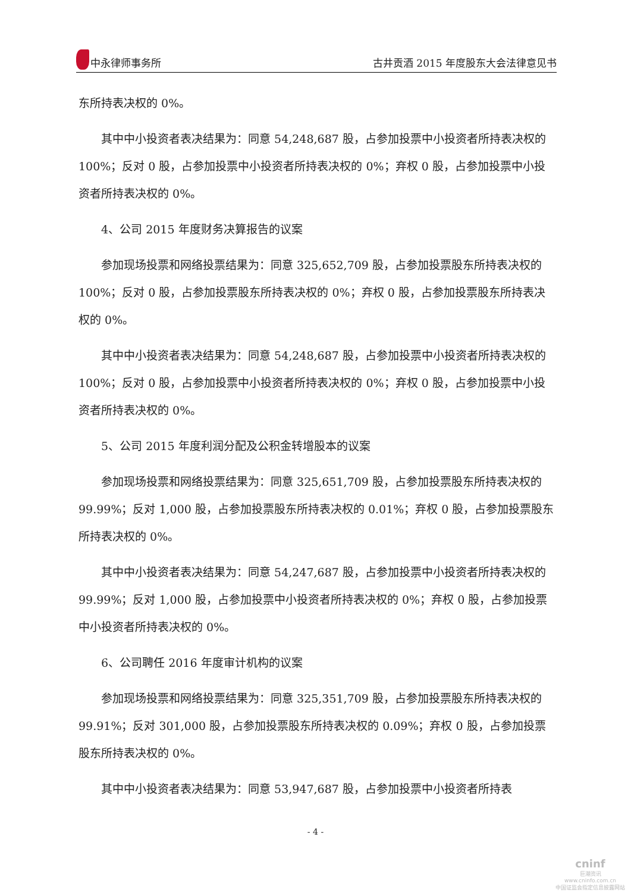中永律师事务所 古井贡酒 2015 年度股东大会法律意见书
东所持表决权的 0%。
其中中小投资者表决结果为：同意 54,248,687 股，占参加投票中小投资者所持表决权的 100%；反对 0 股，占参加投票中小投资者所持表决权的 0%；弃权 0 股，占参加投票中小投资者所持表决权的 0%。
4、公司 2015 年度财务决算报告的议案
参加现场投票和网络投票结果为：同意 325,652,709 股，占参加投票股东所持表决权的 100%；反对 0 股，占参加投票股东所持表决权的 0%；弃权 0 股，占参加投票股东所持表决权的 0%。
其中中小投资者表决结果为：同意 54,248,687 股，占参加投票中小投资者所持表决权的 100%；反对 0 股，占参加投票中小投资者所持表决权的 0%；弃权 0 股，占参加投票中小投资者所持表决权的 0%。
5、公司 2015 年度利润分配及公积金转增股本的议案
参加现场投票和网络投票结果为：同意 325,651,709 股，占参加投票股东所持表决权的 99.99%；反对 1,000 股，占参加投票股东所持表决权的 0.01%；弃权 0 股，占参加投票股东所持表决权的 0%。
其中中小投资者表决结果为：同意 54,247,687 股，占参加投票中小投资者所持表决权的 99.99%；反对 1,000 股，占参加投票中小投资者所持表决权的 0%；弃权 0 股，占参加投票中小投资者所持表决权的 0%。
6、公司聘任 2016 年度审计机构的议案
参加现场投票和网络投票结果为：同意 325,351,709 股，占参加投票股东所持表决权的 99.91%；反对 301,000 股，占参加投票股东所持表决权的 0.09%；弃权 0 股，占参加投票股东所持表决权的 0%。
其中中小投资者表决结果为：同意 53,947,687 股，占参加投票中小投资者所持表
- 4 -
cninf
巨潮资讯
www.cninfo.com.cn
中国证监会指定信息披露网站